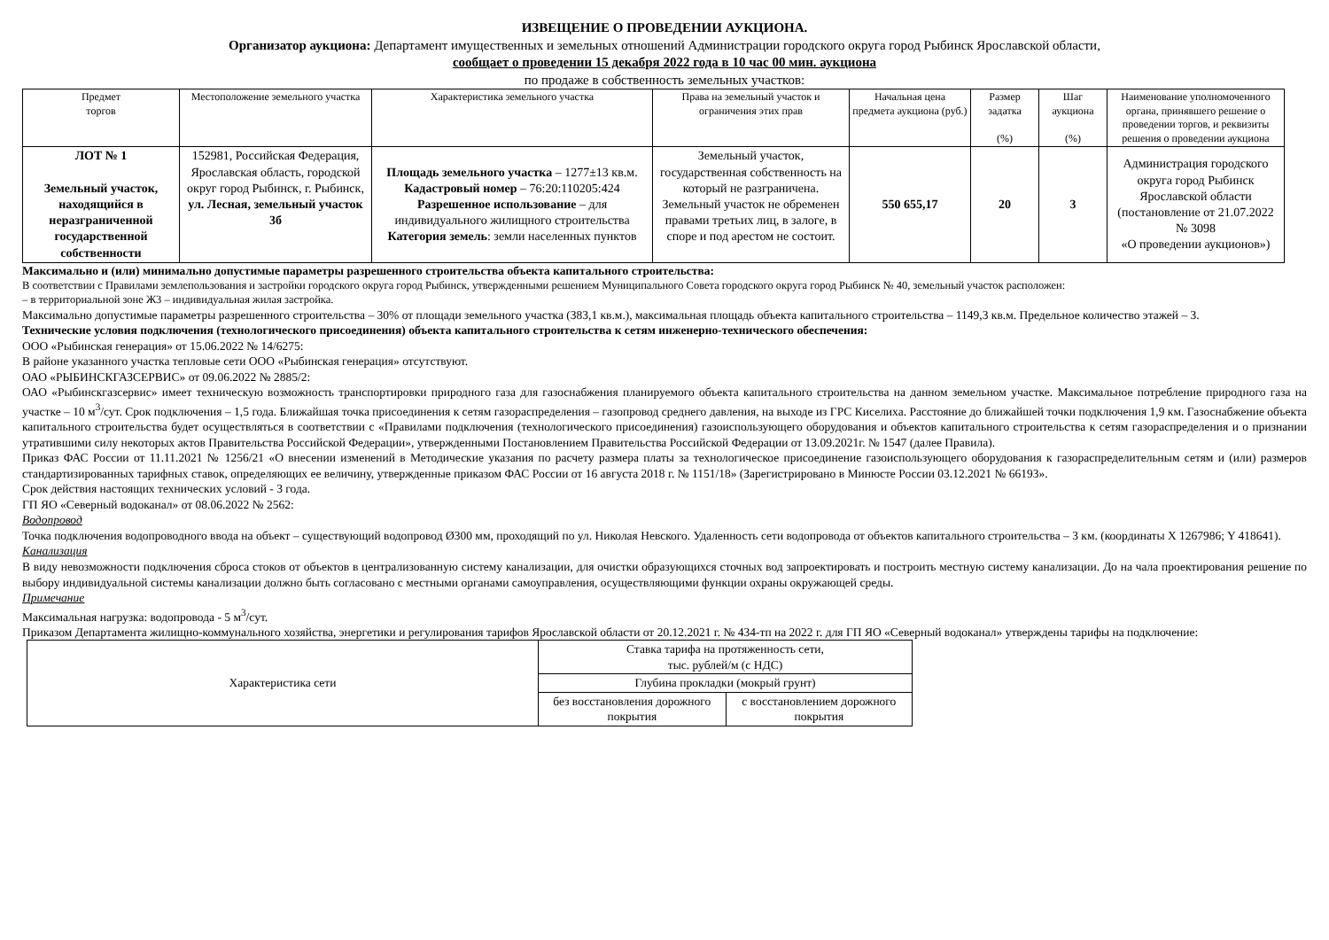ИЗВЕЩЕНИЕ О ПРОВЕДЕНИИ АУКЦИОНА.
Организатор аукциона: Департамент имущественных и земельных отношений Администрации городского округа город Рыбинск Ярославской области,
сообщает о проведении 15 декабря 2022 года в 10 час 00 мин. аукциона
по продаже в собственность земельных участков:
| Предмет торгов | Местоположение земельного участка | Характеристика земельного участка | Права на земельный участок и ограничения этих прав | Начальная цена предмета аукциона (руб.) | Размер задатка (%) | Шаг аукциона (%) | Наименование уполномоченного органа, принявшего решение о проведении торгов, и реквизиты решения о проведении аукциона |
| --- | --- | --- | --- | --- | --- | --- | --- |
| ЛОТ № 1 Земельный участок, находящийся в неразграниченной государственной собственности | 152981, Российская Федерация, Ярославская область, городской округ город Рыбинск, г. Рыбинск, ул. Лесная, земельный участок 3б | Площадь земельного участка – 1277±13 кв.м. Кадастровый номер – 76:20:110205:424 Разрешенное использование – для индивидуального жилищного строительства Категория земель : земли населенных пунктов | Земельный участок, государственная собственность на который не разграничена. Земельный участок не обременен правами третьих лиц, в залоге, в споре и под арестом не состоит. | 550 655,17 | 20 | 3 | Администрация городского округа город Рыбинск Ярославской области (постановление от 21.07.2022 № 3098 «О проведении аукционов») |
Максимально и (или) минимально допустимые параметры разрешенного строительства объекта капитального строительства:
В соответствии с Правилами землепользования и застройки городского округа город Рыбинск, утвержденными решением Муниципального Совета городского округа город Рыбинск № 40, земельный участок расположен:
– в территориальной зоне Ж3 – индивидуальная жилая застройка.
Максимально допустимые параметры разрешенного строительства – 30% от площади земельного участка (383,1 кв.м.), максимальная площадь объекта капитального строительства – 1149,3 кв.м. Предельное количество этажей – 3.
Технические условия подключения (технологического присоединения) объекта капитального строительства к сетям инженерно-технического обеспечения:
ООО «Рыбинская генерация» от 15.06.2022 № 14/6275:
В районе указанного участка тепловые сети ООО «Рыбинская генерация» отсутствуют.
ОАО «РЫБИНСКГАЗСЕРВИС» от 09.06.2022 № 2885/2:
ОАО «Рыбинскгазсервис» имеет техническую возможность транспортировки природного газа для газоснабжения планируемого объекта капитального строительства на данном земельном участке. Максимальное потребление природного газа на участке – 10 м<sup>3</sup>/сут. Срок подключения – 1,5 года. Ближайшая точка присоединения к сетям газораспределения – газопровод среднего давления, на выходе из ГРС Киселиха. Расстояние до ближайшей точки подключения 1,9 км. Газоснабжение объекта капитального строительства будет осуществляться в соответствии с «Правилами подключения (технологического присоединения) газоиспользующего оборудования и объектов капитального строительства к сетям газораспределения и о признании утратившими силу некоторых актов Правительства Российской Федерации», утвержденными Постановлением Правительства Российской Федерации от 13.09.2021г. № 1547 (далее Правила).
Приказ ФАС России от 11.11.2021 № 1256/21 «О внесении изменений в Методические указания по расчету размера платы за технологическое присоединение газоиспользующего оборудования к газораспределительным сетям и (или) размеров стандартизированных тарифных ставок, определяющих ее величину, утвержденные приказом ФАС России от 16 августа 2018 г. № 1151/18» (Зарегистрировано в Минюсте России 03.12.2021 № 66193».
Срок действия настоящих технических условий - 3 года.
ГП ЯО «Северный водоканал» от 08.06.2022 № 2562:
Водопровод
Точка подключения водопроводного ввода на объект – существующий водопровод Ø300 мм, проходящий по ул. Николая Невского. Удаленность сети водопровода от объектов капитального строительства – 3 км. (координаты X 1267986; Y 418641).
Канализация
В виду невозможности подключения сброса стоков от объектов в централизованную систему канализации, для очистки образующихся сточных вод запроектировать и построить местную систему канализации. До на чала проектирования решение по выбору индивидуальной системы канализации должно быть согласовано с местными органами самоуправления, осуществляющими функции охраны окружающей среды.
Примечание
Максимальная нагрузка: водопровода - 5 м<sup>3</sup>/сут.
Приказом Департамента жилищно-коммунального хозяйства, энергетики и регулирования тарифов Ярославской области от 20.12.2021 г. № 434-тп на 2022 г. для ГП ЯО «Северный водоканал» утверждены тарифы на подключение:
| Характеристика сети | Ставка тарифа на протяженность сети, тыс. рублей/м (с НДС) | |
| | Глубина прокладки (мокрый грунт) | |
| | без восстановления дорожного покрытия | с восстановлением дорожного покрытия |